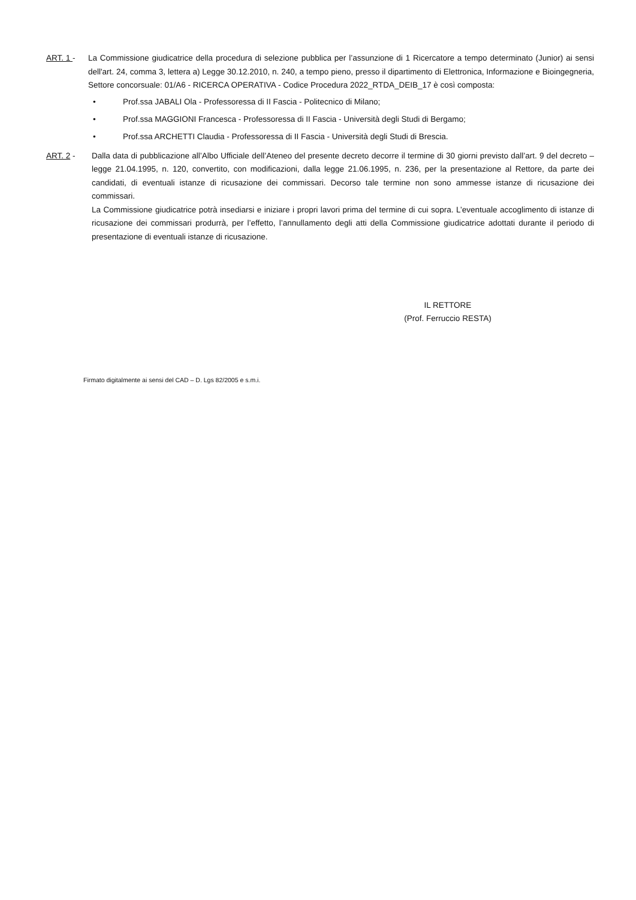ART. 1 - La Commissione giudicatrice della procedura di selezione pubblica per l’assunzione di 1 Ricercatore a tempo determinato (Junior) ai sensi dell'art. 24, comma 3, lettera a) Legge 30.12.2010, n. 240, a tempo pieno, presso il dipartimento di Elettronica, Informazione e Bioingegneria, Settore concorsuale: 01/A6 - RICERCA OPERATIVA - Codice Procedura 2022_RTDA_DEIB_17 è così composta:
• Prof.ssa JABALI Ola - Professoressa di II Fascia - Politecnico di Milano;
• Prof.ssa MAGGIONI Francesca - Professoressa di II Fascia - Università degli Studi di Bergamo;
• Prof.ssa ARCHETTI Claudia - Professoressa di II Fascia - Università degli Studi di Brescia.
ART. 2 - Dalla data di pubblicazione all’Albo Ufficiale dell’Ateneo del presente decreto decorre il termine di 30 giorni previsto dall’art. 9 del decreto – legge 21.04.1995, n. 120, convertito, con modificazioni, dalla legge 21.06.1995, n. 236, per la presentazione al Rettore, da parte dei candidati, di eventuali istanze di ricusazione dei commissari. Decorso tale termine non sono ammesse istanze di ricusazione dei commissari.
La Commissione giudicatrice potrà insediarsi e iniziare i propri lavori prima del termine di cui sopra. L’eventuale accoglimento di istanze di ricusazione dei commissari produrrà, per l’effetto, l’annullamento degli atti della Commissione giudicatrice adottati durante il periodo di presentazione di eventuali istanze di ricusazione.
IL RETTORE
(Prof. Ferruccio RESTA)
Firmato digitalmente ai sensi del CAD – D. Lgs 82/2005 e s.m.i.